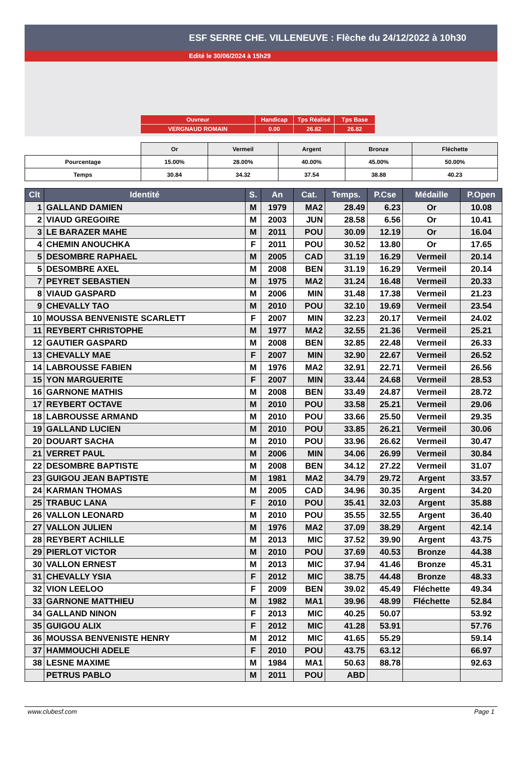ESF SERRE CHE. VILLENEUVE : Flèche du 24/12/2022 à 10h30
Edité le 30/06/2024 à 15h29
| Ouvreur | Handicap | Tps Réalisé | Tps Base |
| VERGNAUD ROMAIN | 0.00 | 26.82 | 26.82 |
| | Or | Vermeil | Argent | Bronze | Fléchette |
| Pourcentage | 15.00% | 28.00% | 40.00% | 45.00% | 50.00% |
| Temps | 30.84 | 34.32 | 37.54 | 38.88 | 40.23 |
| Clt | Identité | S. | An | Cat. | Temps. | P.Cse | Médaille | P.Open |
| --- | --- | --- | --- | --- | --- | --- | --- | --- |
| 1 | GALLAND DAMIEN | M | 1979 | MA2 | 28.49 | 6.23 | Or | 10.08 |
| 2 | VIAUD GREGOIRE | M | 2003 | JUN | 28.58 | 6.56 | Or | 10.41 |
| 3 | LE BARAZER MAHE | M | 2011 | POU | 30.09 | 12.19 | Or | 16.04 |
| 4 | CHEMIN ANOUCHKA | F | 2011 | POU | 30.52 | 13.80 | Or | 17.65 |
| 5 | DESOMBRE RAPHAEL | M | 2005 | CAD | 31.19 | 16.29 | Vermeil | 20.14 |
| 5 | DESOMBRE AXEL | M | 2008 | BEN | 31.19 | 16.29 | Vermeil | 20.14 |
| 7 | PEYRET SEBASTIEN | M | 1975 | MA2 | 31.24 | 16.48 | Vermeil | 20.33 |
| 8 | VIAUD GASPARD | M | 2006 | MIN | 31.48 | 17.38 | Vermeil | 21.23 |
| 9 | CHEVALLY TAO | M | 2010 | POU | 32.10 | 19.69 | Vermeil | 23.54 |
| 10 | MOUSSA BENVENISTE SCARLETT | F | 2007 | MIN | 32.23 | 20.17 | Vermeil | 24.02 |
| 11 | REYBERT CHRISTOPHE | M | 1977 | MA2 | 32.55 | 21.36 | Vermeil | 25.21 |
| 12 | GAUTIER GASPARD | M | 2008 | BEN | 32.85 | 22.48 | Vermeil | 26.33 |
| 13 | CHEVALLY MAE | F | 2007 | MIN | 32.90 | 22.67 | Vermeil | 26.52 |
| 14 | LABROUSSE FABIEN | M | 1976 | MA2 | 32.91 | 22.71 | Vermeil | 26.56 |
| 15 | YON MARGUERITE | F | 2007 | MIN | 33.44 | 24.68 | Vermeil | 28.53 |
| 16 | GARNONE MATHIS | M | 2008 | BEN | 33.49 | 24.87 | Vermeil | 28.72 |
| 17 | REYBERT OCTAVE | M | 2010 | POU | 33.58 | 25.21 | Vermeil | 29.06 |
| 18 | LABROUSSE ARMAND | M | 2010 | POU | 33.66 | 25.50 | Vermeil | 29.35 |
| 19 | GALLAND LUCIEN | M | 2010 | POU | 33.85 | 26.21 | Vermeil | 30.06 |
| 20 | DOUART SACHA | M | 2010 | POU | 33.96 | 26.62 | Vermeil | 30.47 |
| 21 | VERRET PAUL | M | 2006 | MIN | 34.06 | 26.99 | Vermeil | 30.84 |
| 22 | DESOMBRE BAPTISTE | M | 2008 | BEN | 34.12 | 27.22 | Vermeil | 31.07 |
| 23 | GUIGOU JEAN BAPTISTE | M | 1981 | MA2 | 34.79 | 29.72 | Argent | 33.57 |
| 24 | KARMAN THOMAS | M | 2005 | CAD | 34.96 | 30.35 | Argent | 34.20 |
| 25 | TRABUC LANA | F | 2010 | POU | 35.41 | 32.03 | Argent | 35.88 |
| 26 | VALLON LEONARD | M | 2010 | POU | 35.55 | 32.55 | Argent | 36.40 |
| 27 | VALLON JULIEN | M | 1976 | MA2 | 37.09 | 38.29 | Argent | 42.14 |
| 28 | REYBERT ACHILLE | M | 2013 | MIC | 37.52 | 39.90 | Argent | 43.75 |
| 29 | PIERLOT VICTOR | M | 2010 | POU | 37.69 | 40.53 | Bronze | 44.38 |
| 30 | VALLON ERNEST | M | 2013 | MIC | 37.94 | 41.46 | Bronze | 45.31 |
| 31 | CHEVALLY YSIA | F | 2012 | MIC | 38.75 | 44.48 | Bronze | 48.33 |
| 32 | VION LEELOO | F | 2009 | BEN | 39.02 | 45.49 | Fléchette | 49.34 |
| 33 | GARNONE MATTHIEU | M | 1982 | MA1 | 39.96 | 48.99 | Fléchette | 52.84 |
| 34 | GALLAND NINON | F | 2013 | MIC | 40.25 | 50.07 | | 53.92 |
| 35 | GUIGOU ALIX | F | 2012 | MIC | 41.28 | 53.91 | | 57.76 |
| 36 | MOUSSA BENVENISTE HENRY | M | 2012 | MIC | 41.65 | 55.29 | | 59.14 |
| 37 | HAMMOUCHI ADELE | F | 2010 | POU | 43.75 | 63.12 | | 66.97 |
| 38 | LESNE MAXIME | M | 1984 | MA1 | 50.63 | 88.78 | | 92.63 |
| | PETRUS PABLO | M | 2011 | POU | ABD | | | |
www.clubesf.com Page 1